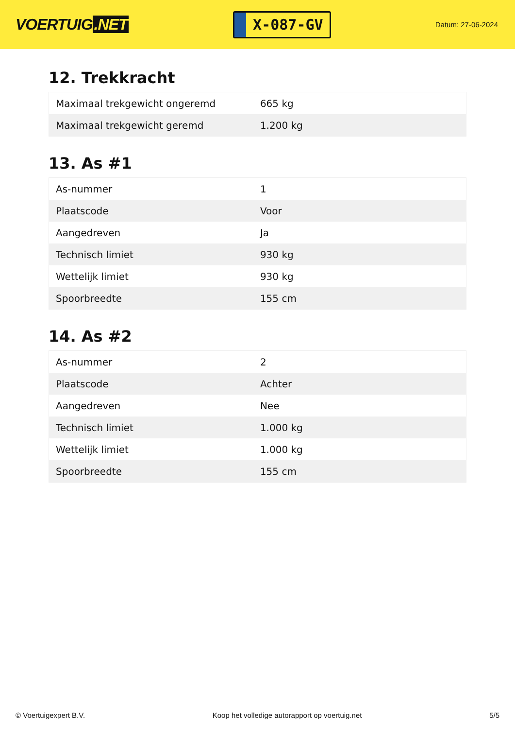VOERTUIG.NET
X-087-GV
Datum: 27-06-2024
12. Trekkracht
| Maximaal trekgewicht ongeremd | 665 kg |
| Maximaal trekgewicht geremd | 1.200 kg |
13. As #1
| As-nummer | 1 |
| Plaatscode | Voor |
| Aangedreven | Ja |
| Technisch limiet | 930 kg |
| Wettelijk limiet | 930 kg |
| Spoorbreedte | 155 cm |
14. As #2
| As-nummer | 2 |
| Plaatscode | Achter |
| Aangedreven | Nee |
| Technisch limiet | 1.000 kg |
| Wettelijk limiet | 1.000 kg |
| Spoorbreedte | 155 cm |
© Voertuigexpert B.V. Koop het volledige autorapport op voertuig.net 5/5